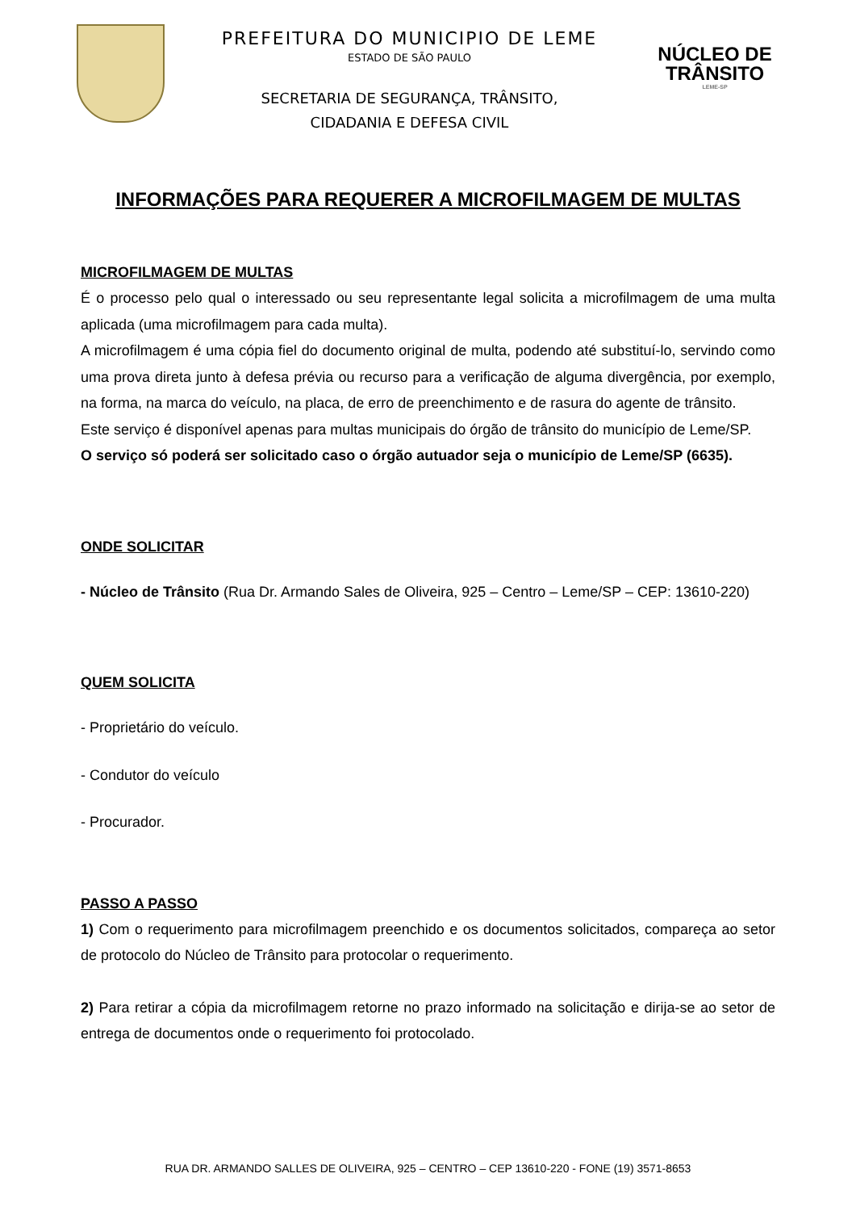PREFEITURA DO MUNICIPIO DE LEME
ESTADO DE SÃO PAULO
SECRETARIA DE SEGURANÇA, TRÂNSITO,
CIDADANIA E DEFESA CIVIL
NÚCLEO DE
TRÂNSITO
LEME-SP
INFORMAÇÕES PARA REQUERER A MICROFILMAGEM DE MULTAS
MICROFILMAGEM DE MULTAS
É o processo pelo qual o interessado ou seu representante legal solicita a microfilmagem de uma multa aplicada (uma microfilmagem para cada multa).
A microfilmagem é uma cópia fiel do documento original de multa, podendo até substituí-lo, servindo como uma prova direta junto à defesa prévia ou recurso para a verificação de alguma divergência, por exemplo, na forma, na marca do veículo, na placa, de erro de preenchimento e de rasura do agente de trânsito.
Este serviço é disponível apenas para multas municipais do órgão de trânsito do município de Leme/SP.
O serviço só poderá ser solicitado caso o órgão autuador seja o município de Leme/SP (6635).
ONDE SOLICITAR
- Núcleo de Trânsito (Rua Dr. Armando Sales de Oliveira, 925 – Centro – Leme/SP – CEP: 13610-220)
QUEM SOLICITA
- Proprietário do veículo.
- Condutor do veículo
- Procurador.
PASSO A PASSO
1) Com o requerimento para microfilmagem preenchido e os documentos solicitados, compareça ao setor de protocolo do Núcleo de Trânsito para protocolar o requerimento.
2) Para retirar a cópia da microfilmagem retorne no prazo informado na solicitação e dirija-se ao setor de entrega de documentos onde o requerimento foi protocolado.
RUA DR. ARMANDO SALLES DE OLIVEIRA, 925 – CENTRO – CEP 13610-220 - FONE (19) 3571-8653